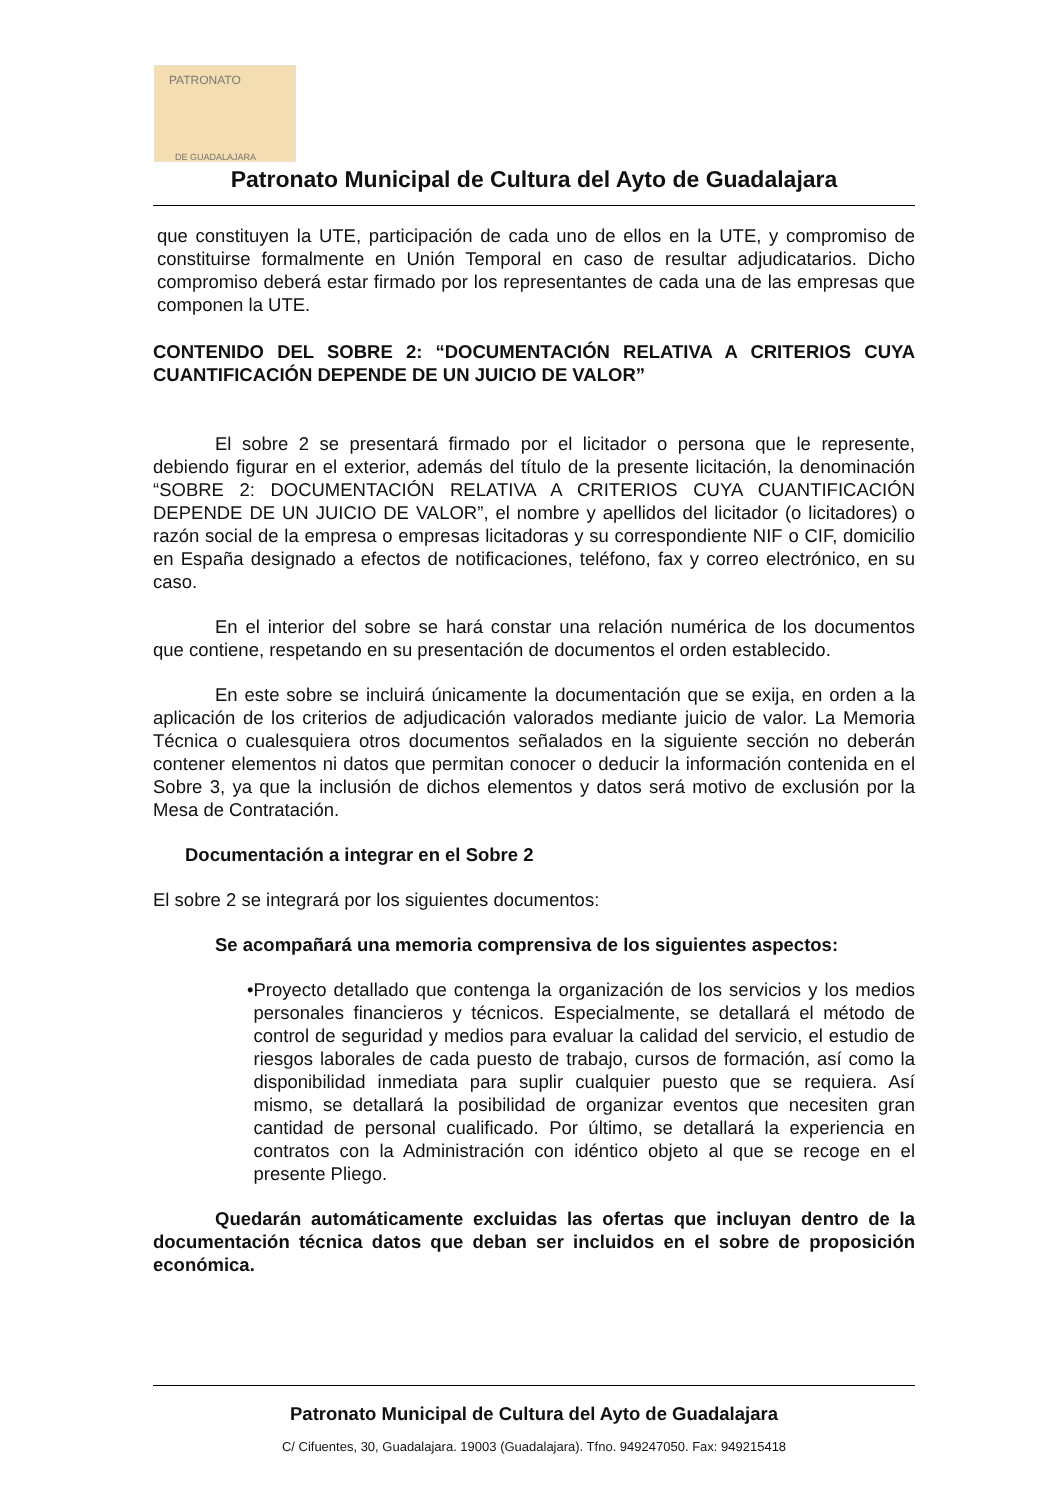PATRONATO
DE GUADALAJARA
Patronato Municipal de Cultura del Ayto de Guadalajara
que constituyen la UTE, participación de cada uno de ellos en la UTE, y compromiso de constituirse formalmente en Unión Temporal en caso de resultar adjudicatarios. Dicho compromiso deberá estar firmado por los representantes de cada una de las empresas que componen la UTE.
CONTENIDO DEL SOBRE 2: “DOCUMENTACIÓN RELATIVA A CRITERIOS CUYA CUANTIFICACIÓN DEPENDE DE UN JUICIO DE VALOR”
El sobre 2 se presentará firmado por el licitador o persona que le represente, debiendo figurar en el exterior, además del título de la presente licitación, la denominación “SOBRE 2: DOCUMENTACIÓN RELATIVA A CRITERIOS CUYA CUANTIFICACIÓN DEPENDE DE UN JUICIO DE VALOR”, el nombre y apellidos del licitador (o licitadores) o razón social de la empresa o empresas licitadoras y su correspondiente NIF o CIF, domicilio en España designado a efectos de notificaciones, teléfono, fax y correo electrónico, en su caso.
En el interior del sobre se hará constar una relación numérica de los documentos que contiene, respetando en su presentación de documentos el orden establecido.
En este sobre se incluirá únicamente la documentación que se exija, en orden a la aplicación de los criterios de adjudicación valorados mediante juicio de valor. La Memoria Técnica o cualesquiera otros documentos señalados en la siguiente sección no deberán contener elementos ni datos que permitan conocer o deducir la información contenida en el Sobre 3, ya que la inclusión de dichos elementos y datos será motivo de exclusión por la Mesa de Contratación.
Documentación a integrar en el Sobre 2
El sobre 2 se integrará por los siguientes documentos:
Se acompañará una memoria comprensiva de los siguientes aspectos:
• Proyecto detallado que contenga la organización de los servicios y los medios personales financieros y técnicos. Especialmente, se detallará el método de control de seguridad y medios para evaluar la calidad del servicio, el estudio de riesgos laborales de cada puesto de trabajo, cursos de formación, así como la disponibilidad inmediata para suplir cualquier puesto que se requiera. Así mismo, se detallará la posibilidad de organizar eventos que necesiten gran cantidad de personal cualificado. Por último, se detallará la experiencia en contratos con la Administración con idéntico objeto al que se recoge en el presente Pliego.
Quedarán automáticamente excluidas las ofertas que incluyan dentro de la documentación técnica datos que deban ser incluidos en el sobre de proposición económica.
Patronato Municipal de Cultura del Ayto de Guadalajara
C/ Cifuentes, 30, Guadalajara. 19003 (Guadalajara). Tfno. 949247050. Fax: 949215418